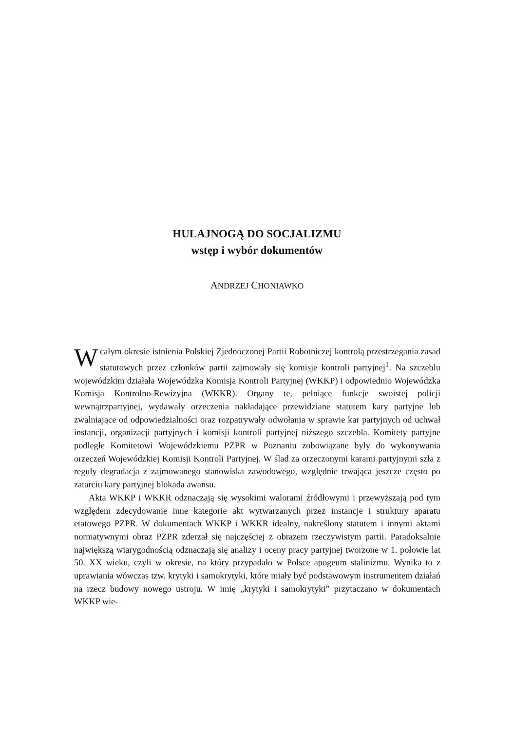HULAJNOGĄ DO SOCJALIZMU
wstęp i wybór dokumentów
ANDRZEJ CHONIAWKO
Wcałym okresie istnienia Polskiej Zjednoczonej Partii Robotniczej kontrolą przestrzegania zasad statutowych przez członków partii zajmowały się komisje kontroli partyjnej<sup>1</sup>. Na szczeblu wojewódzkim działała Wojewódzka Komisja Kontroli Partyjnej (WKKP) i odpowiednio Wojewódzka Komisja Kontrolno-Rewizyjna (WKKR). Organy te, pełniące funkcje swoistej policji wewnątrzpartyjnej, wydawały orzeczenia nakładające przewidziane statutem kary partyjne lub zwalniające od odpowiedzialności oraz rozpatrywały odwołania w sprawie kar partyjnych od uchwał instancji, organizacji partyjnych i komisji kontroli partyjnej niższego szczebla. Komitety partyjne podległe Komitetowi Wojewódzkiemu PZPR w Poznaniu zobowiązane były do wykonywania orzeczeń Wojewódzkiej Komisji Kontroli Partyjnej. W ślad za orzeczonymi karami partyjnymi szła z reguły degradacja z zajmowanego stanowiska zawodowego, względnie trwająca jeszcze często po zatarciu kary partyjnej blokada awansu.
Akta WKKP i WKKR odznaczają się wysokimi walorami źródłowymi i przewyższają pod tym względem zdecydowanie inne kategorie akt wytwarzanych przez instancje i struktury aparatu etatowego PZPR. W dokumentach WKKP i WKKR idealny, nakreślony statutem i innymi aktami normatywnymi obraz PZPR zderzał się najczęściej z obrazem rzeczywistym partii. Paradoksalnie największą wiarygodnością odznaczają się analizy i oceny pracy partyjnej tworzone w 1. połowie lat 50. XX wieku, czyli w okresie, na który przypadało w Polsce apogeum stalinizmu. Wynika to z uprawiania wówczas tzw. krytyki i samokrytyki, które miały być podstawowym instrumentem działań na rzecz budowy nowego ustroju. W imię „krytyki i samokrytyki” przytaczano w dokumentach WKKP wie-